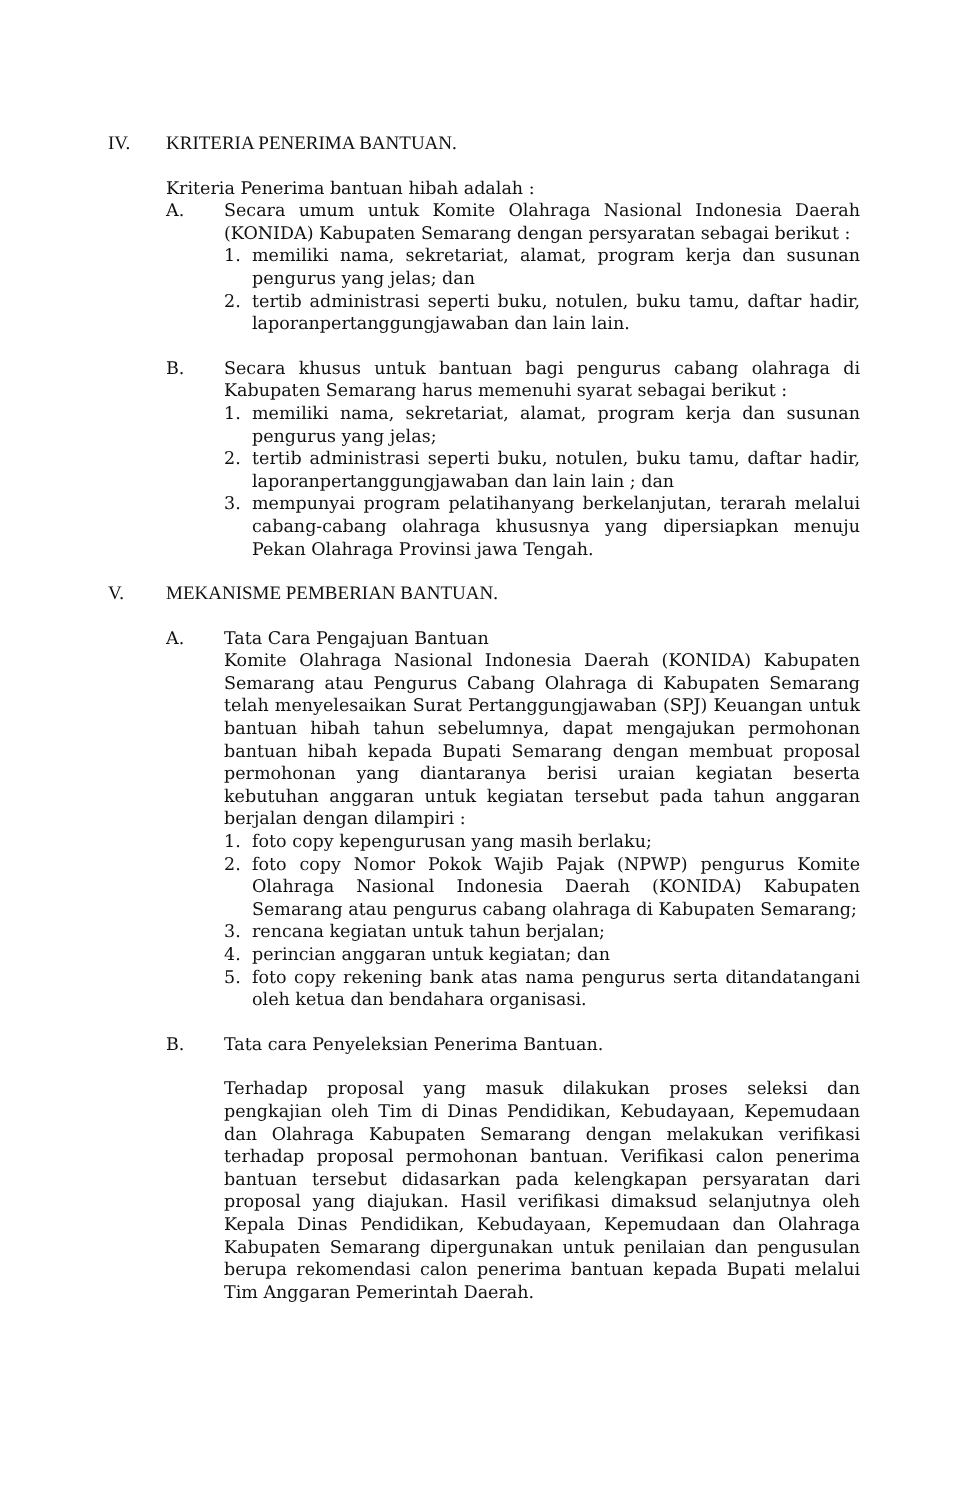IV. KRITERIA PENERIMA BANTUAN.
Kriteria Penerima bantuan hibah adalah :
A. Secara umum untuk Komite Olahraga Nasional Indonesia Daerah (KONIDA) Kabupaten Semarang dengan persyaratan sebagai berikut :
1. memiliki nama, sekretariat, alamat, program kerja dan susunan pengurus yang jelas; dan
2. tertib administrasi seperti buku, notulen, buku tamu, daftar hadir, laporanpertanggungjawaban dan lain lain.
B. Secara khusus untuk bantuan bagi pengurus cabang olahraga di Kabupaten Semarang harus memenuhi syarat sebagai berikut :
1. memiliki nama, sekretariat, alamat, program kerja dan susunan pengurus yang jelas;
2. tertib administrasi seperti buku, notulen, buku tamu, daftar hadir, laporanpertanggungjawaban dan lain lain ; dan
3. mempunyai program pelatihanyang berkelanjutan, terarah melalui cabang-cabang olahraga khususnya yang dipersiapkan menuju Pekan Olahraga Provinsi jawa Tengah.
V. MEKANISME PEMBERIAN BANTUAN.
A. Tata Cara Pengajuan Bantuan
Komite Olahraga Nasional Indonesia Daerah (KONIDA) Kabupaten Semarang atau Pengurus Cabang Olahraga di Kabupaten Semarang telah menyelesaikan Surat Pertanggungjawaban (SPJ) Keuangan untuk bantuan hibah tahun sebelumnya, dapat mengajukan permohonan bantuan hibah kepada Bupati Semarang dengan membuat proposal permohonan yang diantaranya berisi uraian kegiatan beserta kebutuhan anggaran untuk kegiatan tersebut pada tahun anggaran berjalan dengan dilampiri :
1. foto copy kepengurusan yang masih berlaku;
2. foto copy Nomor Pokok Wajib Pajak (NPWP) pengurus Komite Olahraga Nasional Indonesia Daerah (KONIDA) Kabupaten Semarang atau pengurus cabang olahraga di Kabupaten Semarang;
3. rencana kegiatan untuk tahun berjalan;
4. perincian anggaran untuk kegiatan; dan
5. foto copy rekening bank atas nama pengurus serta ditandatangani oleh ketua dan bendahara organisasi.
B. Tata cara Penyeleksian Penerima Bantuan.
Terhadap proposal yang masuk dilakukan proses seleksi dan pengkajian oleh Tim di Dinas Pendidikan, Kebudayaan, Kepemudaan dan Olahraga Kabupaten Semarang dengan melakukan verifikasi terhadap proposal permohonan bantuan. Verifikasi calon penerima bantuan tersebut didasarkan pada kelengkapan persyaratan dari proposal yang diajukan. Hasil verifikasi dimaksud selanjutnya oleh Kepala Dinas Pendidikan, Kebudayaan, Kepemudaan dan Olahraga Kabupaten Semarang dipergunakan untuk penilaian dan pengusulan berupa rekomendasi calon penerima bantuan kepada Bupati melalui Tim Anggaran Pemerintah Daerah.